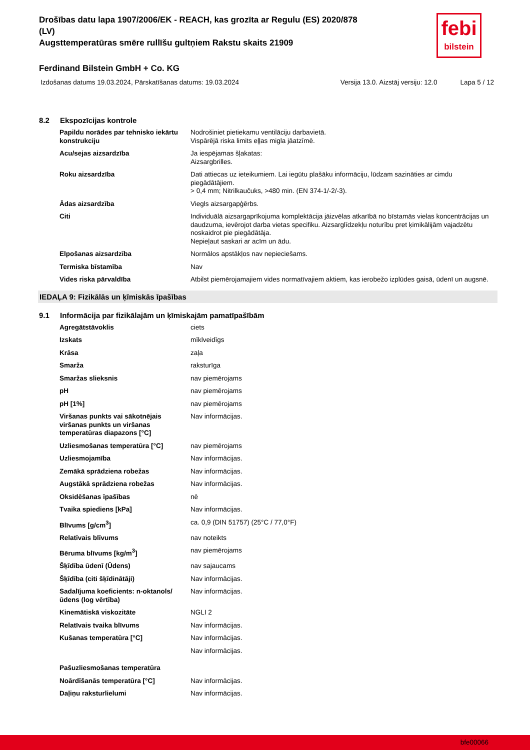febi
bilstein
Drošības datu lapa 1907/2006/EK - REACH, kas grozīta ar Regulu (ES) 2020/878
(LV)
Augsttemperatūras smēre rullīšu gultņiem Rakstu skaits 21909
Ferdinand Bilstein GmbH + Co. KG
Izdošanas datums 19.03.2024, Pārskatīšanas datums: 19.03.2024 Versija 13.0. Aizstāj versiju: 12.0 Lapa 5 / 12
8.2 Ekspozīcijas kontrole
| Papildu norādes par tehnisko iekārtu konstrukciju | Nodrošiniet pietiekamu ventilāciju darbavietā. Vispārējā riska limits eļļas migla jāatzīmē. |
| Acu/sejas aizsardzība | Ja iespējamas šļakatas: Aizsargbrilles. |
| Roku aizsardzība | Dati attiecas uz ieteikumiem. Lai iegūtu plašāku informāciju, lūdzam sazināties ar cimdu piegādātājiem. > 0,4 mm; Nitrilkaučuks, >480 min. (EN 374-1/-2/-3). |
| Ādas aizsardzība | Viegls aizsargapģērbs. |
| Citi | Individuālā aizsargaprīkojuma komplektācija jāizvēlas atkarībā no bīstamās vielas koncentrācijas un daudzuma, ievērojot darba vietas specifiku. Aizsarglīdzekļu noturību pret ķimikālijām vajadzētu noskaidrot pie piegādātāja. Nepieļaut saskari ar acīm un ādu. |
| Elpošanas aizsardzība | Normālos apstākļos nav nepieciešams. |
| Termiska bīstamība | Nav |
| Vides riska pārvaldība | Atbilst piemērojamajiem vides normatīvajiem aktiem, kas ierobežo izplūdes gaisā, ūdenī un augsnē. |
IEDAĻA 9: Fizikālās un ķīmiskās īpašības
9.1 Informācija par fizikālajām un ķīmiskajām pamatīpašībām
| Agregātstāvoklis | ciets |
| Izskats | mīklveidīgs |
| Krāsa | zaļa |
| Smarža | raksturīga |
| Smaržas slieksnis | nav piemērojams |
| pH | nav piemērojams |
| pH [1%] | nav piemērojams |
| Viršanas punkts vai sākotnējais viršanas punkts un viršanas temperatūras diapazons [°C] | Nav informācijas. |
| Uzliesmošanas temperatūra [°C] | nav piemērojams |
| Uzliesmojamība | Nav informācijas. |
| Zemākā sprādziena robežas | Nav informācijas. |
| Augstākā sprādziena robežas | Nav informācijas. |
| Oksidēšanas īpašības | nē |
| Tvaika spiediens [kPa] | Nav informācijas. |
| Blīvums [g/cm<sup>3</sup>] | ca. 0,9 (DIN 51757) (25°C / 77,0°F) |
| Relatīvais blīvums | nav noteikts |
| Bēruma blīvums [kg/m<sup>3</sup>] | nav piemērojams |
| Šķīdība ūdenī (Ūdens) | nav sajaucams |
| Šķīdība (citi šķīdinātāji) | Nav informācijas. |
| Sadalījuma koeficients: n-oktanols/ūdens (log vērtība) | Nav informācijas. |
| Kinemātiskā viskozitāte | NGLI 2 |
| Relatīvais tvaika blīvums | Nav informācijas. |
| Kušanas temperatūra [°C] | Nav informācijas. |
| | Nav informācijas. |
| Pašuzliesmošanas temperatūra | |
| Noārdīšanās temperatūra [°C] | Nav informācijas. |
| Daļiņu raksturlielumi | Nav informācijas. |
bfe00066